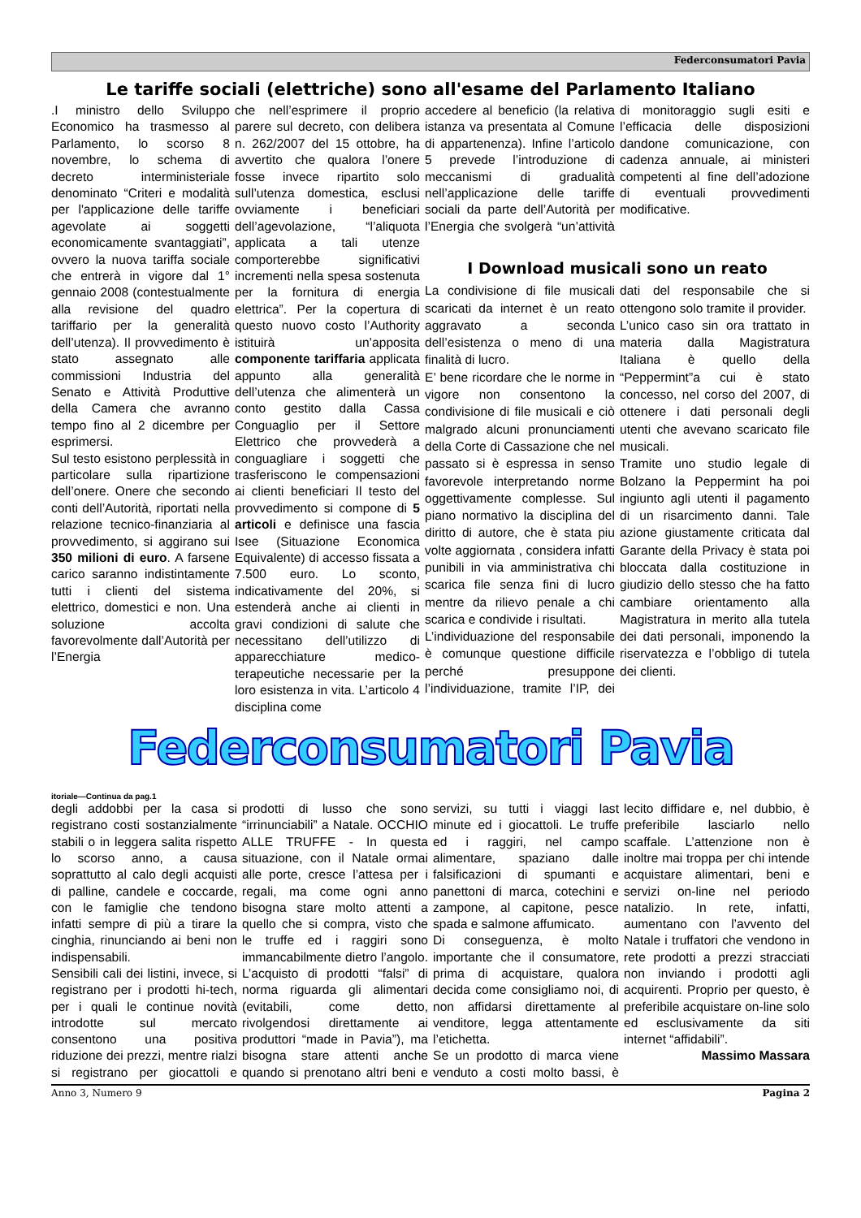Federconsumatori Pavia
Le tariffe sociali (elettriche) sono all'esame del Parlamento Italiano
.I ministro dello Sviluppo Economico ha trasmesso al Parlamento, lo scorso 8 novembre, lo schema di decreto interministeriale denominato “Criteri e modalità per l'applicazione delle tariffe agevolate ai soggetti economicamente svantaggiati”, ovvero la nuova tariffa sociale che entrerà in vigore dal 1° gennaio 2008 (contestualmente alla revisione del quadro tariffario per la generalità dell’utenza). Il provvedimento è stato assegnato alle commissioni Industria del Senato e Attività Produttive della Camera che avranno tempo fino al 2 dicembre per esprimersi.
Sul testo esistono perplessità in particolare sulla ripartizione dell’onere. Onere che secondo conti dell’Autorità, riportati nella relazione tecnico-finanziaria al provvedimento, si aggirano sui 350 milioni di euro. A farsene carico saranno indistintamente tutti i clienti del sistema elettrico, domestici e non. Una soluzione accolta favorevolmente dall’Autorità per l’Energia
che nell’esprimere il proprio parere sul decreto, con delibera n. 262/2007 del 15 ottobre, ha avvertito che qualora l’onere fosse invece ripartito solo sull’utenza domestica, esclusi ovviamente i beneficiari dell’agevolazione, “l’aliquota applicata a tali utenze comporterebbe significativi incrementi nella spesa sostenuta per la fornitura di energia elettrica”. Per la copertura di questo nuovo costo l’Authority istituirà un’apposita componente tariffaria applicata appunto alla generalità dell’utenza che alimenterà un conto gestito dalla Cassa Conguaglio per il Settore Elettrico che provvederà a conguagliare i soggetti che trasferiscono le compensazioni ai clienti beneficiari Il testo del provvedimento si compone di 5 articoli e definisce una fascia Isee (Situazione Economica Equivalente) di accesso fissata a 7.500 euro. Lo sconto, indicativamente del 20%, si estenderà anche ai clienti in gravi condizioni di salute che necessitano dell’utilizzo di apparecchiature medico-terapeutiche necessarie per la loro esistenza in vita. L’articolo 4 disciplina come
accedere al beneficio (la relativa istanza va presentata al Comune di appartenenza). Infine l’articolo 5 prevede l’introduzione di meccanismi di gradualità nell’applicazione delle tariffe sociali da parte dell’Autorità per l’Energia che svolgerà “un’attività di monitoraggio sugli esiti e l’efficacia delle disposizioni dandone comunicazione, con cadenza annuale, ai ministeri competenti al fine dell’adozione di eventuali provvedimenti modificative.
I Download musicali sono un reato
La condivisione di file musicali scaricati da internet è un reato aggravato a seconda dell’esistenza o meno di una finalità di lucro.
E’ bene ricordare che le norme in vigore non consentono la condivisione di file musicali e ciò malgrado alcuni pronunciamenti della Corte di Cassazione che nel passato si è espressa in senso favorevole interpretando norme oggettivamente complesse. Sul piano normativo la disciplina del diritto di autore, che è stata piu volte aggiornata , considera infatti punibili in via amministrativa chi scarica file senza fini di lucro mentre da rilievo penale a chi scarica e condivide i risultati.
L’individuazione del responsabile è comunque questione difficile perché presuppone l’individuazione, tramite l’IP, dei dati del responsabile che si ottengono solo tramite il provider.
L’unico caso sin ora trattato in materia dalla Magistratura Italiana è quello della “Peppermint”a cui è stato concesso, nel corso del 2007, di ottenere i dati personali degli utenti che avevano scaricato file musicali.
Tramite uno studio legale di Bolzano la Peppermint ha poi ingiunto agli utenti il pagamento di un risarcimento danni. Tale azione giustamente criticata dal Garante della Privacy è stata poi bloccata dalla costituzione in giudizio dello stesso che ha fatto cambiare orientamento alla Magistratura in merito alla tutela dei dati personali, imponendo la riservatezza e l’obbligo di tutela dei clienti.
Federconsumatori Pavia
itoriale—Continua da pag.1
degli addobbi per la casa si registrano costi sostanzialmente stabili o in leggera salita rispetto lo scorso anno, a causa soprattutto al calo degli acquisti di palline, candele e coccarde, con le famiglie che tendono infatti sempre di più a tirare la cinghia, rinunciando ai beni non indispensabili.
Sensibili cali dei listini, invece, si registrano per i prodotti hi-tech, per i quali le continue novità introdotte sul mercato consentono una positiva riduzione dei prezzi, mentre rialzi si registrano per giocattoli e prodotti di lusso che sono “irrinunciabili” a Natale. OCCHIO ALLE TRUFFE - In questa situazione, con il Natale ormai alle porte, cresce l’attesa per i regali, ma come ogni anno bisogna stare molto attenti a quello che si compra, visto che le truffe ed i raggiri sono immancabilmente dietro l’angolo. L’acquisto di prodotti “falsi” di norma riguarda gli alimentari (evitabili, come detto, rivolgendosi direttamente ai produttori “made in Pavia”), ma bisogna stare attenti anche quando si prenotano altri beni e servizi, su tutti i viaggi last minute ed i giocattoli. Le truffe ed i raggiri, nel campo alimentare, spaziano dalle falsificazioni di spumanti e panettoni di marca, cotechini e zampone, al capitone, pesce spada e salmone affumicato.
Di conseguenza, è molto importante che il consumatore, prima di acquistare, qualora decida come consigliamo noi, di non affidarsi direttamente al venditore, legga attentamente l’etichetta.
Se un prodotto di marca viene venduto a costi molto bassi, è lecito diffidare e, nel dubbio, è preferibile lasciarlo nello scaffale. L’attenzione non è inoltre mai troppa per chi intende acquistare alimentari, beni e servizi on-line nel periodo natalizio. In rete, infatti, aumentano con l’avvento del Natale i truffatori che vendono in rete prodotti a prezzi stracciati non inviando i prodotti agli acquirenti. Proprio per questo, è preferibile acquistare on-line solo ed esclusivamente da siti internet “affidabili”.
Massimo Massara
Anno 3, Numero 9 Pagina 2